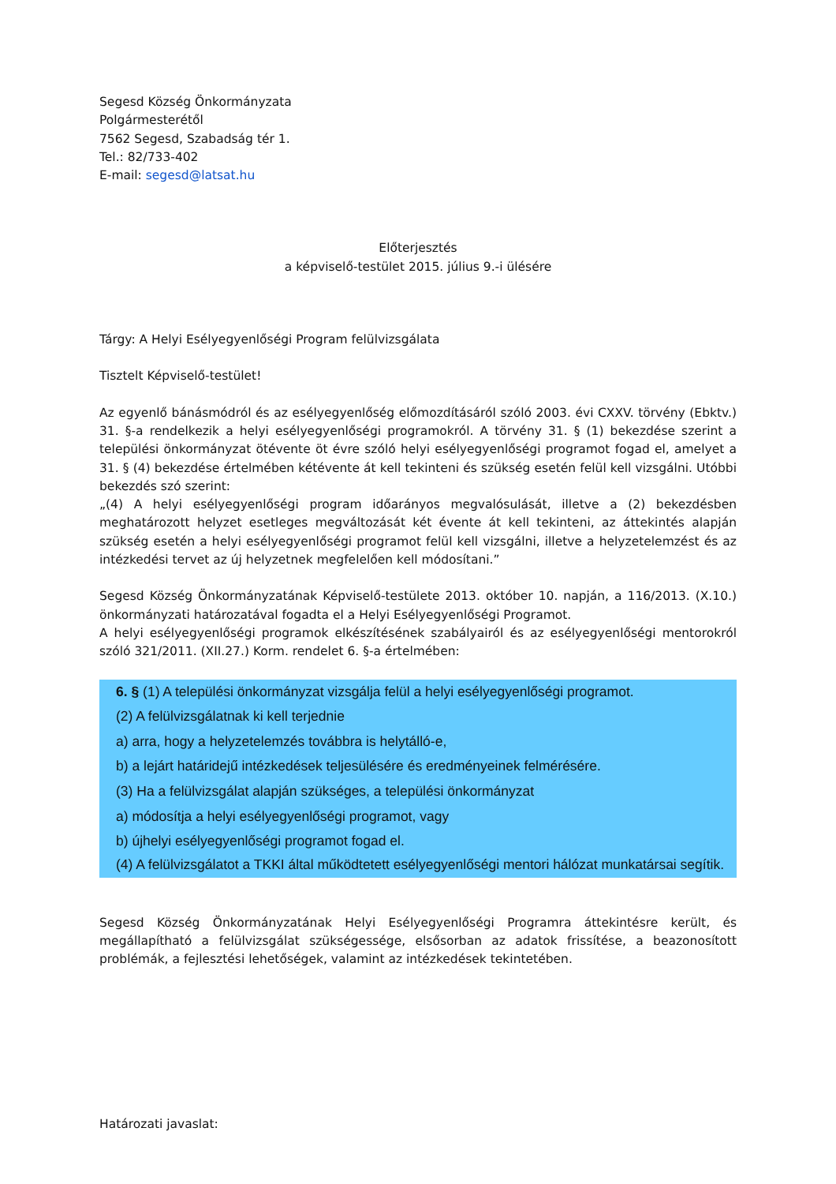Segesd Község Önkormányzata
Polgármesterétől
7562 Segesd, Szabadság tér 1.
Tel.: 82/733-402
E-mail: segesd@latsat.hu
Előterjesztés
a képviselő-testület 2015. július 9.-i ülésére
Tárgy: A Helyi Esélyegyenlőségi Program felülvizsgálata
Tisztelt Képviselő-testület!
Az egyenlő bánásmódról és az esélyegyenlőség előmozdításáról szóló 2003. évi CXXV. törvény (Ebktv.) 31. §-a rendelkezik a helyi esélyegyenlőségi programokról. A törvény 31. § (1) bekezdése szerint a települési önkormányzat ötévente öt évre szóló helyi esélyegyenlőségi programot fogad el, amelyet a 31. § (4) bekezdése értelmében kétévente át kell tekinteni és szükség esetén felül kell vizsgálni. Utóbbi bekezdés szó szerint:
„(4) A helyi esélyegyenlőségi program időarányos megvalósulását, illetve a (2) bekezdésben meghatározott helyzet esetleges megváltozását két évente át kell tekinteni, az áttekintés alapján szükség esetén a helyi esélyegyenlőségi programot felül kell vizsgálni, illetve a helyzetelemzést és az intézkedési tervet az új helyzetnek megfelelően kell módosítani.”
Segesd Község Önkormányzatának Képviselő-testülete 2013. október 10. napján, a 116/2013. (X.10.) önkormányzati határozatával fogadta el a Helyi Esélyegyenlőségi Programot.
A helyi esélyegyenlőségi programok elkészítésének szabályairól és az esélyegyenlőségi mentorokról szóló 321/2011. (XII.27.) Korm. rendelet 6. §-a értelmében:
6. § (1) A települési önkormányzat vizsgálja felül a helyi esélyegyenlőségi programot.
(2) A felülvizsgálatnak ki kell terjednie
a) arra, hogy a helyzetelemzés továbbra is helytálló-e,
b) a lejárt határidejű intézkedések teljesülésére és eredményeinek felmérésére.
(3) Ha a felülvizsgálat alapján szükséges, a települési önkormányzat
a) módosítja a helyi esélyegyenlőségi programot, vagy
b) újhelyi esélyegyenlőségi programot fogad el.
(4) A felülvizsgálatot a TKKI által működtetett esélyegyenlőségi mentori hálózat munkatársai segítik.
Segesd Község Önkormányzatának Helyi Esélyegyenlőségi Programra áttekintésre került, és megállapítható a felülvizsgálat szükségessége, elsősorban az adatok frissítése, a beazonosított problémák, a fejlesztési lehetőségek, valamint az intézkedések tekintetében.
Határozati javaslat: